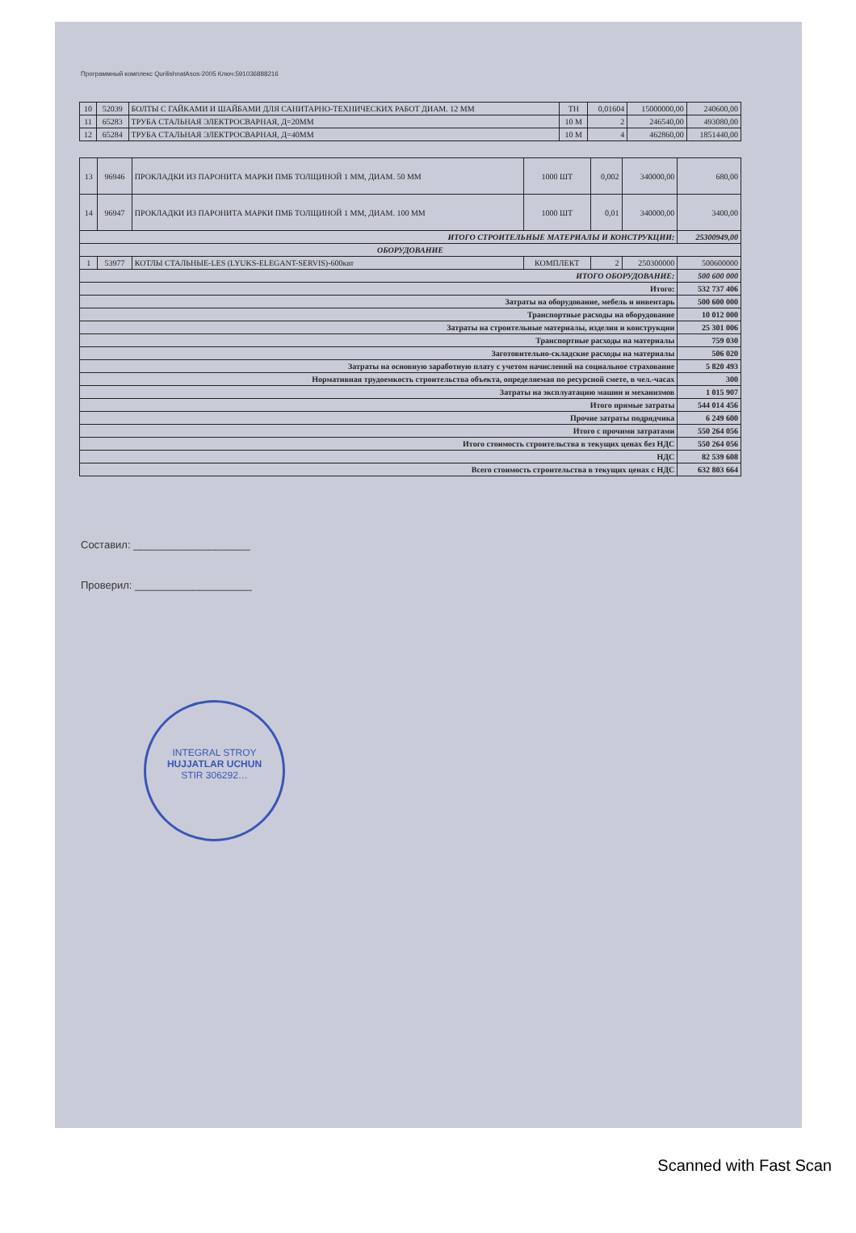Программный комплекс QurilishnatAsos-2005 Ключ:591036888216
| 10 | 52039 | БОЛТЫ С ГАЙКАМИ И ШАЙБАМИ ДЛЯ САНИТАРНО-ТЕХНИЧЕСКИХ РАБОТ ДИАМ. 12 ММ | ТН | 0,01604 | 15000000,00 | 240600,00 |
| 11 | 65283 | ТРУБА СТАЛЬНАЯ ЭЛЕКТРОСВАРНАЯ, Д=20ММ | 10 М | 2 | 246540,00 | 493080,00 |
| 12 | 65284 | ТРУБА СТАЛЬНАЯ ЭЛЕКТРОСВАРНАЯ, Д=40ММ | 10 М | 4 | 462860,00 | 1851440,00 |
| 13 | 96946 | ПРОКЛАДКИ ИЗ ПАРОНИТА МАРКИ ПМБ ТОЛЩИНОЙ 1 ММ, ДИАМ. 50 ММ | 1000 ШТ | 0,002 | 340000,00 | 680,00 |
| 14 | 96947 | ПРОКЛАДКИ ИЗ ПАРОНИТА МАРКИ ПМБ ТОЛЩИНОЙ 1 ММ, ДИАМ. 100 ММ | 1000 ШТ | 0,01 | 340000,00 | 3400,00 |
| ИТОГО СТРОИТЕЛЬНЫЕ МАТЕРИАЛЫ И КОНСТРУКЦИИ: | | | | | | 25300949,00 |
| ОБОРУДОВАНИЕ | | | | | | |
| 1 | 53977 | КОТЛЫ СТАЛЬНЫЕ-LES (LYUKS-ELEGANT-SERVIS)-600квт | КОМПЛЕКТ | 2 | 250300000 | 500600000 |
| ИТОГО ОБОРУДОВАНИЕ: | | | | | | 500 600 000 |
| Итого: | | | | | | 532 737 406 |
| Затраты на оборудование, мебель и инвентарь | | | | | | 500 600 000 |
| Транспортные расходы на оборудование | | | | | | 10 012 000 |
| Затраты на строительные материалы, изделия и конструкции | | | | | | 25 301 006 |
| Транспортные расходы на материалы | | | | | | 759 030 |
| Заготовительно-складские расходы на материалы | | | | | | 506 020 |
| Затраты на основную заработную плату с учетом начислений на социальное страхование | | | | | | 5 820 493 |
| Нормативная трудоемкость строительства объекта, определяемая по ресурсной смете, в чел.-часах | | | | | | 300 |
| Затраты на эксплуатацию машин и механизмов | | | | | | 1 015 907 |
| Итого прямые затраты | | | | | | 544 014 456 |
| Прочие затраты подрядчика | | | | | | 6 249 600 |
| Итого с прочими затратами | | | | | | 550 264 056 |
| Итого стоимость строительства в текущих ценах без НДС | | | | | | 550 264 056 |
| НДС | | | | | | 82 539 608 |
| Всего стоимость строительства в текущих ценах с НДС | | | | | | 632 803 664 |
Составил: ____________________
Проверил: ____________________
INTEGRAL STROY
HUJJATLAR UCHUN
STIR 306292…
Scanned with Fast Scan